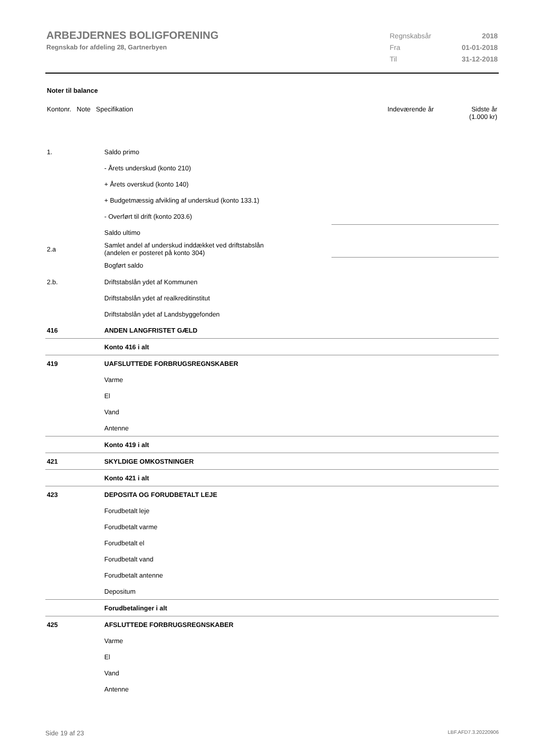ARBEJDERNES BOLIGFORENING
Regnskab for afdeling 28, Gartnerbyen
| Regnskabsår | 2018 |
| Fra | 01-01-2018 |
| Til | 31-12-2018 |
Noter til balance
| Kontonr. Note Specifikation | | Indeværende år | Sidste år (1.000 kr) |
| 1. | Saldo primo | | |
| | - Årets underskud (konto 210) | | |
| | + Årets overskud (konto 140) | | |
| | + Budgetmæssig afvikling af underskud (konto 133.1) | | |
| | - Overført til drift (konto 203.6) | | |
| | Saldo ultimo | | |
| 2.a | Samlet andel af underskud inddækket ved driftstabslån (andelen er posteret på konto 304) | | |
| | Bogført saldo | | |
| 2.b. | Driftstabslån ydet af Kommunen | | |
| | Driftstabslån ydet af realkreditinstitut | | |
| | Driftstabslån ydet af Landsbyggefonden | | |
| 416 | ANDEN LANGFRISTET GÆLD | | |
| | Konto 416 i alt | | |
| 419 | UAFSLUTTEDE FORBRUGSREGNSKABER | | |
| | Varme | | |
| | El | | |
| | Vand | | |
| | Antenne | | |
| | Konto 419 i alt | | |
| 421 | SKYLDIGE OMKOSTNINGER | | |
| | Konto 421 i alt | | |
| 423 | DEPOSITA OG FORUDBETALT LEJE | | |
| | Forudbetalt leje | | |
| | Forudbetalt varme | | |
| | Forudbetalt el | | |
| | Forudbetalt vand | | |
| | Forudbetalt antenne | | |
| | Depositum | | |
| | Forudbetalinger i alt | | |
| 425 | AFSLUTTEDE FORBRUGSREGNSKABER | | |
| | Varme | | |
| | El | | |
| | Vand | | |
| | Antenne | | |
Side 19 af 23 LBF.AFD7.3.20220906